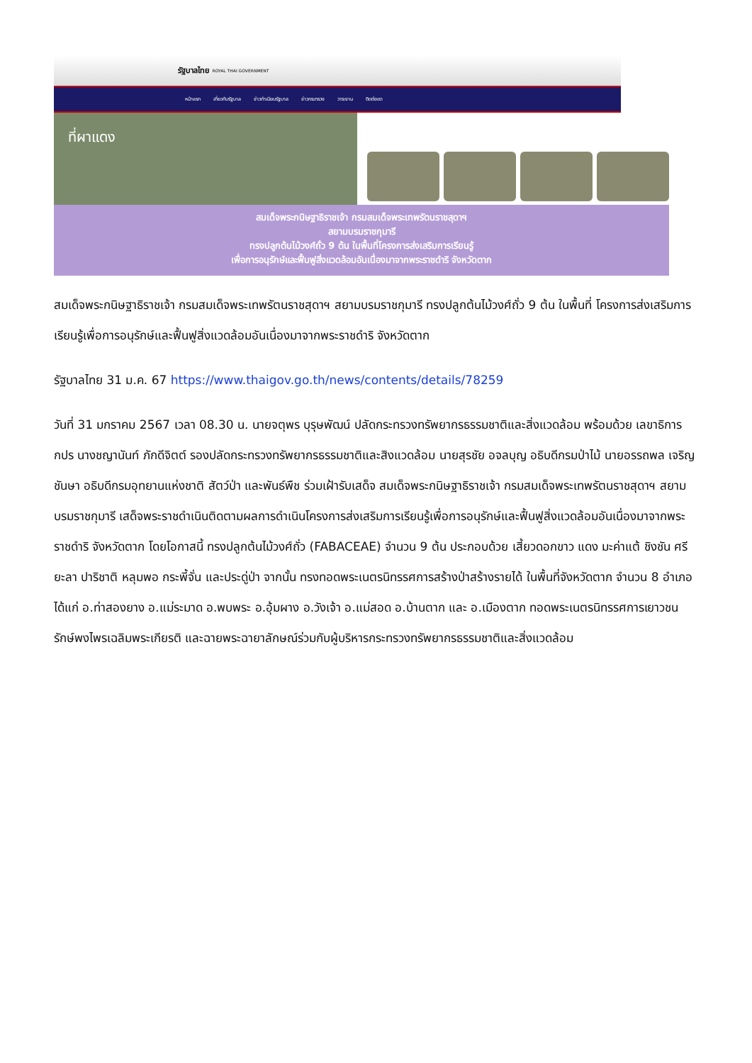รัฐบาลไทย ROYAL THAI GOVERNMENT
หน้าแรก เกี่ยวกับรัฐบาล ข่าวทำเนียบรัฐบาล ข่าวกระทรวง วาระงาน ติดต่อเรา
ที่ผาแดง
สมเด็จพระกนิษฐาธิราชเจ้า กรมสมเด็จพระเทพรัตนราชสุดาฯ
สยามบรมราชกุมารี
ทรงปลูกต้นไม้วงศ์ถั่ว 9 ต้น ในพื้นที่โครงการส่งเสริมการเรียนรู้
เพื่อการอนุรักษ์และฟื้นฟูสิ่งแวดล้อมอันเนื่องมาจากพระราชดำริ จังหวัดตาก
สมเด็จพระกนิษฐาธิราชเจ้า กรมสมเด็จพระเทพรัตนราชสุดาฯ สยามบรมราชกุมารี ทรงปลูกต้นไม้วงศ์ถั่ว 9 ต้น ในพื้นที่ โครงการส่งเสริมการเรียนรู้เพื่อการอนุรักษ์และฟื้นฟูสิ่งแวดล้อมอันเนื่องมาจากพระราชดำริ จังหวัดตาก
รัฐบาลไทย 31 ม.ค. 67 https://www.thaigov.go.th/news/contents/details/78259
วันที่ 31 มกราคม 2567 เวลา 08.30 น. นายจตุพร บุรุษพัฒน์ ปลัดกระทรวงทรัพยากรธรรมชาติและสิ่งแวดล้อม พร้อมด้วย เลขาธิการ กปร นางชญานันท์ ภักดีจิตต์ รองปลัดกระทรวงทรัพยากรธรรมชาติและสิงแวดล้อม นายสุรชัย อจลบุญ อธิบดีกรมป่าไม้ นายอรรถพล เจริญชันษา อธิบดีกรมอุทยานแห่งชาติ สัตว์ป่า และพันธ์พืช ร่วมเฝ้ารับเสด็จ สมเด็จพระกนิษฐาธิราชเจ้า กรมสมเด็จพระเทพรัตนราชสุดาฯ สยามบรมราชกุมารี เสด็จพระราชดำเนินติดตามผลการดำเนินโครงการส่งเสริมการเรียนรู้เพื่อการอนุรักษ์และฟื้นฟูสิ่งแวดล้อมอันเนื่องมาจากพระราชดำริ จังหวัดตาก โดยโอกาสนี้ ทรงปลูกต้นไม้วงศ์ถั่ว (FABACEAE) จำนวน 9 ต้น ประกอบด้วย เสี้ยวดอกขาว แดง มะค่าแต้ ชิงชัน ศรียะลา ปาริชาติ หลุมพอ กระพี้จั่น และประดู่ป่า จากนั้น ทรงทอดพระเนตรนิทรรศการสร้างป่าสร้างรายได้ ในพื้นที่จังหวัดตาก จำนวน 8 อำเภอ ได้แก่ อ.ท่าสองยาง อ.แม่ระมาด อ.พบพระ อ.อุ้มผาง อ.วังเจ้า อ.แม่สอด อ.บ้านตาก และ อ.เมืองตาก ทอดพระเนตรนิทรรศการเยาวชนรักษ์พงไพรเฉลิมพระเกียรติ และฉายพระฉายาลักษณ์ร่วมกับผู้บริหารกระทรวงทรัพยากรธรรมชาติและสิ่งแวดล้อม